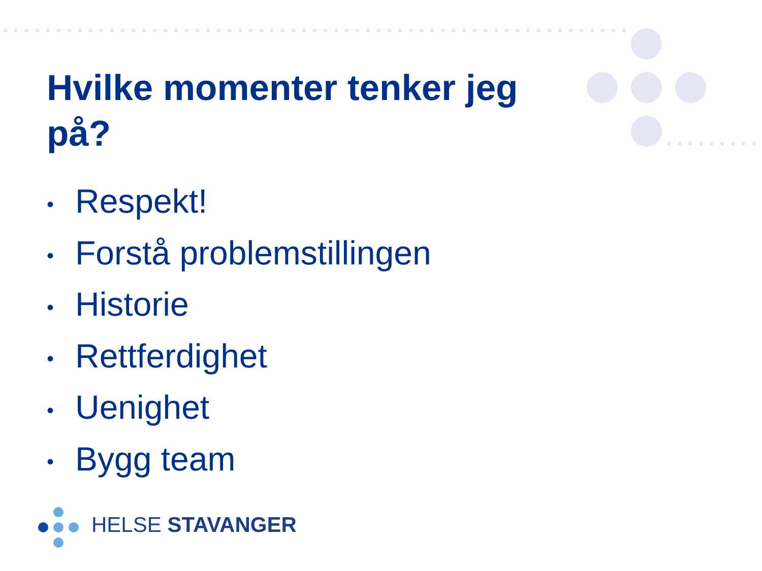Hvilke momenter tenker jeg på?
• Respekt!
• Forstå problemstillingen
• Historie
• Rettferdighet
• Uenighet
• Bygg team
HELSE STAVANGER